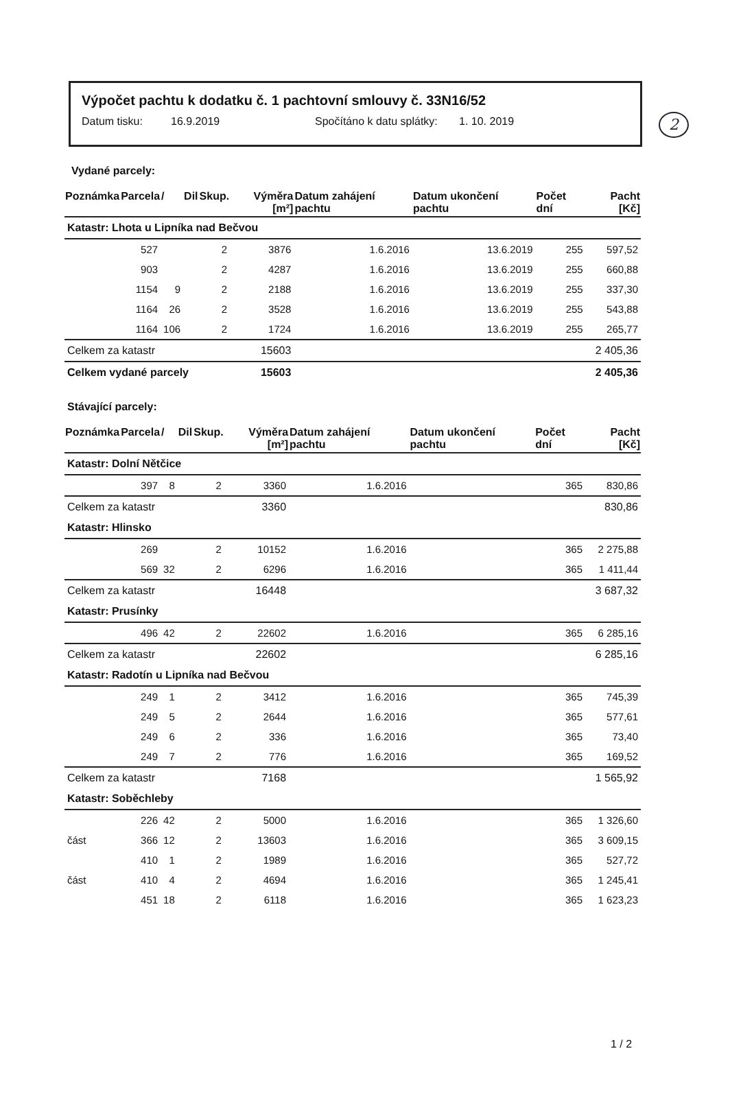2
Výpočet pachtu k dodatku č. 1 pachtovní smlouvy č. 33N16/52
Datum tisku: 16.9.2019 Spočítáno k datu splátky: 1. 10. 2019
Vydané parcely:
| Poznámka | Parcela | / | Dil | Skup. | Výměra [m²] | Datum zahájení pachtu | Datum ukončení pachtu | Počet dní | Pacht [Kč] |
| --- | --- | --- | --- | --- | --- | --- | --- | --- | --- |
| Katastr: Lhota u Lipníka nad Bečvou | | | | | | | | | |
| | 527 | | | 2 | 3876 | 1.6.2016 | 13.6.2019 | 255 | 597,52 |
| | 903 | | | 2 | 4287 | 1.6.2016 | 13.6.2019 | 255 | 660,88 |
| | 1154 | 9 | | 2 | 2188 | 1.6.2016 | 13.6.2019 | 255 | 337,30 |
| | 1164 | 26 | | 2 | 3528 | 1.6.2016 | 13.6.2019 | 255 | 543,88 |
| | 1164 | 106 | | 2 | 1724 | 1.6.2016 | 13.6.2019 | 255 | 265,77 |
| Celkem za katastr | | | | | 15603 | | | | 2 405,36 |
| Celkem vydané parcely | | | | | 15603 | | | | 2 405,36 |
Stávající parcely:
| Poznámka | Parcela | / | Dil | Skup. | Výměra [m²] | Datum zahájení pachtu | Datum ukončení pachtu | Počet dní | Pacht [Kč] |
| --- | --- | --- | --- | --- | --- | --- | --- | --- | --- |
| Katastr: Dolní Nětčice | | | | | | | | | |
| | 397 | 8 | | 2 | 3360 | 1.6.2016 | | 365 | 830,86 |
| Celkem za katastr | | | | | 3360 | | | | 830,86 |
| Katastr: Hlinsko | | | | | | | | | |
| | 269 | | | 2 | 10152 | 1.6.2016 | | 365 | 2 275,88 |
| | 569 | 32 | | 2 | 6296 | 1.6.2016 | | 365 | 1 411,44 |
| Celkem za katastr | | | | | 16448 | | | | 3 687,32 |
| Katastr: Prusínky | | | | | | | | | |
| | 496 | 42 | | 2 | 22602 | 1.6.2016 | | 365 | 6 285,16 |
| Celkem za katastr | | | | | 22602 | | | | 6 285,16 |
| Katastr: Radotín u Lipníka nad Bečvou | | | | | | | | | |
| | 249 | 1 | | 2 | 3412 | 1.6.2016 | | 365 | 745,39 |
| | 249 | 5 | | 2 | 2644 | 1.6.2016 | | 365 | 577,61 |
| | 249 | 6 | | 2 | 336 | 1.6.2016 | | 365 | 73,40 |
| | 249 | 7 | | 2 | 776 | 1.6.2016 | | 365 | 169,52 |
| Celkem za katastr | | | | | 7168 | | | | 1 565,92 |
| Katastr: Soběchleby | | | | | | | | | |
| | 226 | 42 | | 2 | 5000 | 1.6.2016 | | 365 | 1 326,60 |
| část | 366 | 12 | | 2 | 13603 | 1.6.2016 | | 365 | 3 609,15 |
| | 410 | 1 | | 2 | 1989 | 1.6.2016 | | 365 | 527,72 |
| část | 410 | 4 | | 2 | 4694 | 1.6.2016 | | 365 | 1 245,41 |
| | 451 | 18 | | 2 | 6118 | 1.6.2016 | | 365 | 1 623,23 |
1 / 2